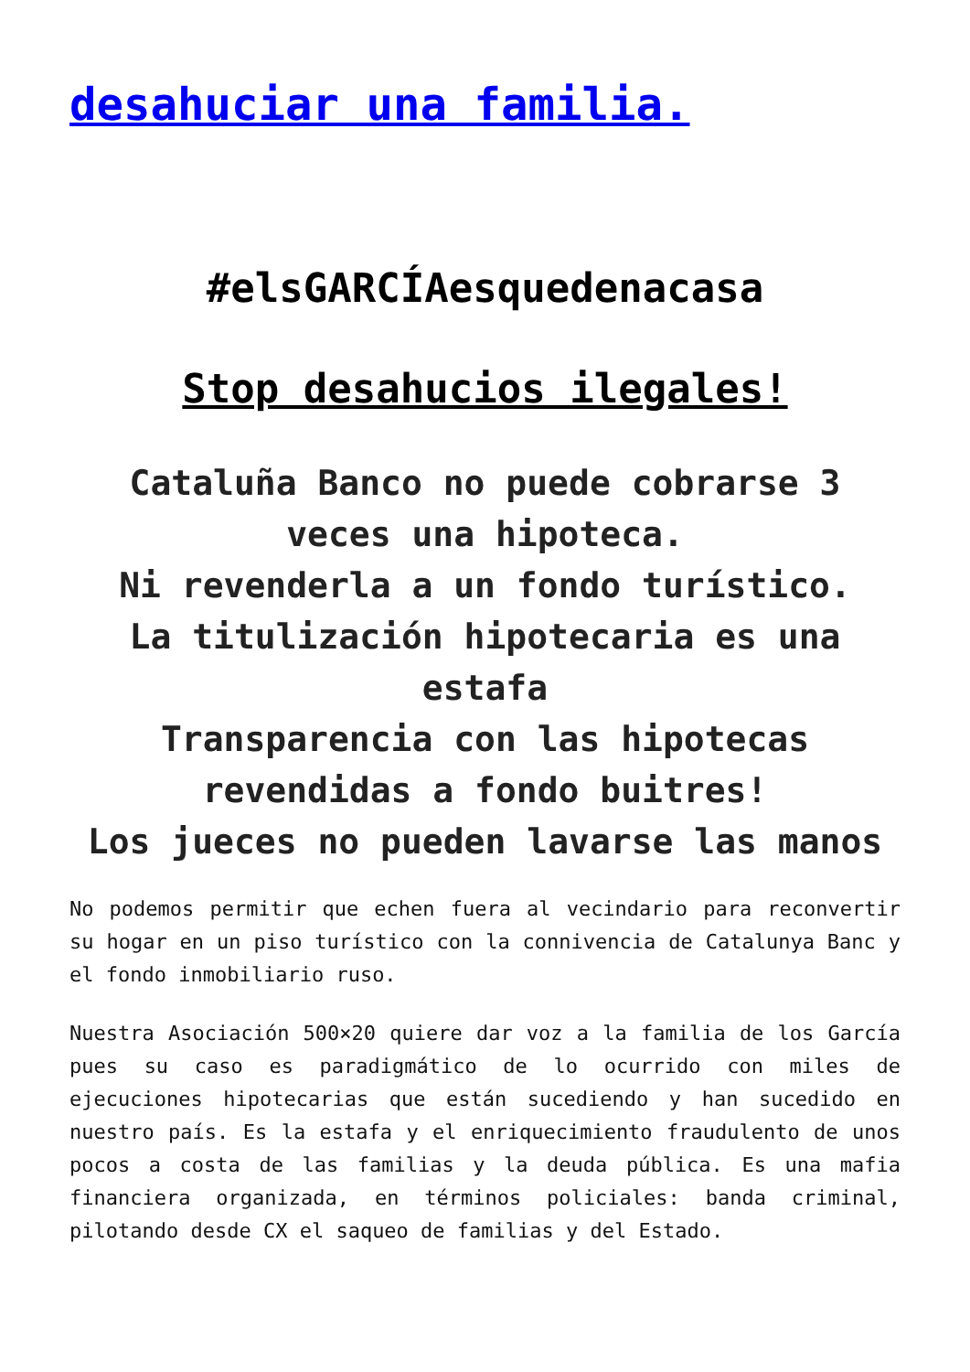desahuciar una familia.
#elsGARCÍAesquedenacasa
Stop desahucios ilegales!
Cataluña Banco no puede cobrarse 3 veces una hipoteca.
Ni revenderla a un fondo turístico.
La titulización hipotecaria es una estafa
Transparencia con las hipotecas revendidas a fondo buitres!
Los jueces no pueden lavarse las manos
No podemos permitir que echen fuera al vecindario para reconvertir su hogar en un piso turístico con la connivencia de Catalunya Banc y el fondo inmobiliario ruso.
Nuestra Asociación 500×20 quiere dar voz a la familia de los García pues su caso es paradigmático de lo ocurrido con miles de ejecuciones hipotecarias que están sucediendo y han sucedido en nuestro país. Es la estafa y el enriquecimiento fraudulento de unos pocos a costa de las familias y la deuda pública. Es una mafia financiera organizada, en términos policiales: banda criminal, pilotando desde CX el saqueo de familias y del Estado.